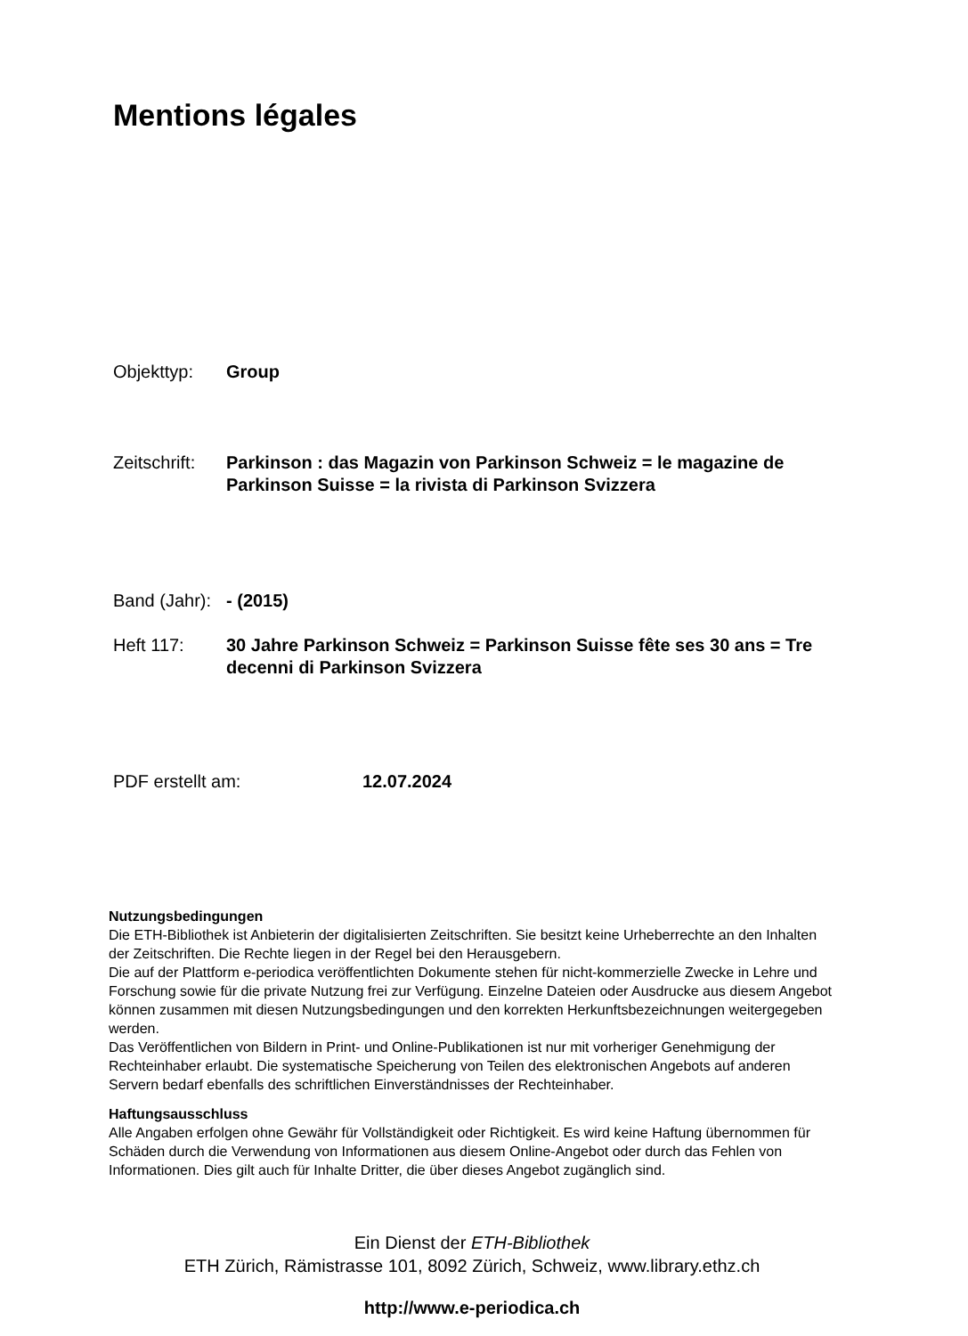Mentions légales
Objekttyp: Group
Zeitschrift:
Parkinson : das Magazin von Parkinson Schweiz = le magazine de Parkinson Suisse = la rivista di Parkinson Svizzera
Band (Jahr):
- (2015)
Heft 117: 30 Jahre Parkinson Schweiz = Parkinson Suisse fête ses 30 ans = Tre decenni di Parkinson Svizzera
PDF erstellt am: 12.07.2024
Nutzungsbedingungen
Die ETH-Bibliothek ist Anbieterin der digitalisierten Zeitschriften. Sie besitzt keine Urheberrechte an den Inhalten der Zeitschriften. Die Rechte liegen in der Regel bei den Herausgebern.
Die auf der Plattform e-periodica veröffentlichten Dokumente stehen für nicht-kommerzielle Zwecke in Lehre und Forschung sowie für die private Nutzung frei zur Verfügung. Einzelne Dateien oder Ausdrucke aus diesem Angebot können zusammen mit diesen Nutzungsbedingungen und den korrekten Herkunftsbezeichnungen weitergegeben werden.
Das Veröffentlichen von Bildern in Print- und Online-Publikationen ist nur mit vorheriger Genehmigung der Rechteinhaber erlaubt. Die systematische Speicherung von Teilen des elektronischen Angebots auf anderen Servern bedarf ebenfalls des schriftlichen Einverständnisses der Rechteinhaber.
Haftungsausschluss
Alle Angaben erfolgen ohne Gewähr für Vollständigkeit oder Richtigkeit. Es wird keine Haftung übernommen für Schäden durch die Verwendung von Informationen aus diesem Online-Angebot oder durch das Fehlen von Informationen. Dies gilt auch für Inhalte Dritter, die über dieses Angebot zugänglich sind.
Ein Dienst der ETH-Bibliothek
ETH Zürich, Rämistrasse 101, 8092 Zürich, Schweiz, www.library.ethz.ch
http://www.e-periodica.ch